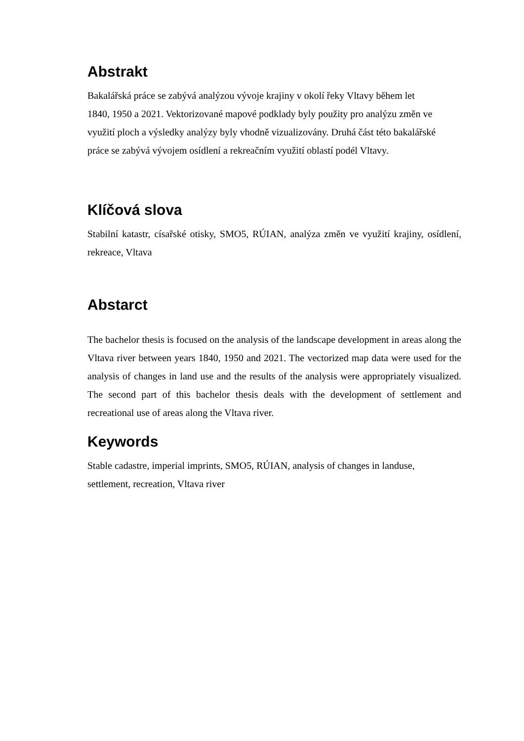Abstrakt
Bakalářská práce se zabývá analýzou vývoje krajiny v okolí řeky Vltavy během let
1840, 1950 a 2021. Vektorizované mapové podklady byly použity pro analýzu změn ve
využití ploch a výsledky analýzy byly vhodně vizualizovány. Druhá část této bakalářské
práce se zabývá vývojem osídlení a rekreačním využití oblastí podél Vltavy.
Klíčová slova
Stabilní katastr, císařské otisky, SMO5, RÚIAN, analýza změn ve využití krajiny, osídlení, rekreace, Vltava
Abstarct
The bachelor thesis is focused on the analysis of the landscape development in areas along the Vltava river between years 1840, 1950 and 2021. The vectorized map data were used for the analysis of changes in land use and the results of the analysis were appropriately visualized. The second part of this bachelor thesis deals with the development of settlement and recreational use of areas along the Vltava river.
Keywords
Stable cadastre, imperial imprints, SMO5, RÚIAN, analysis of changes in landuse,
settlement, recreation, Vltava river